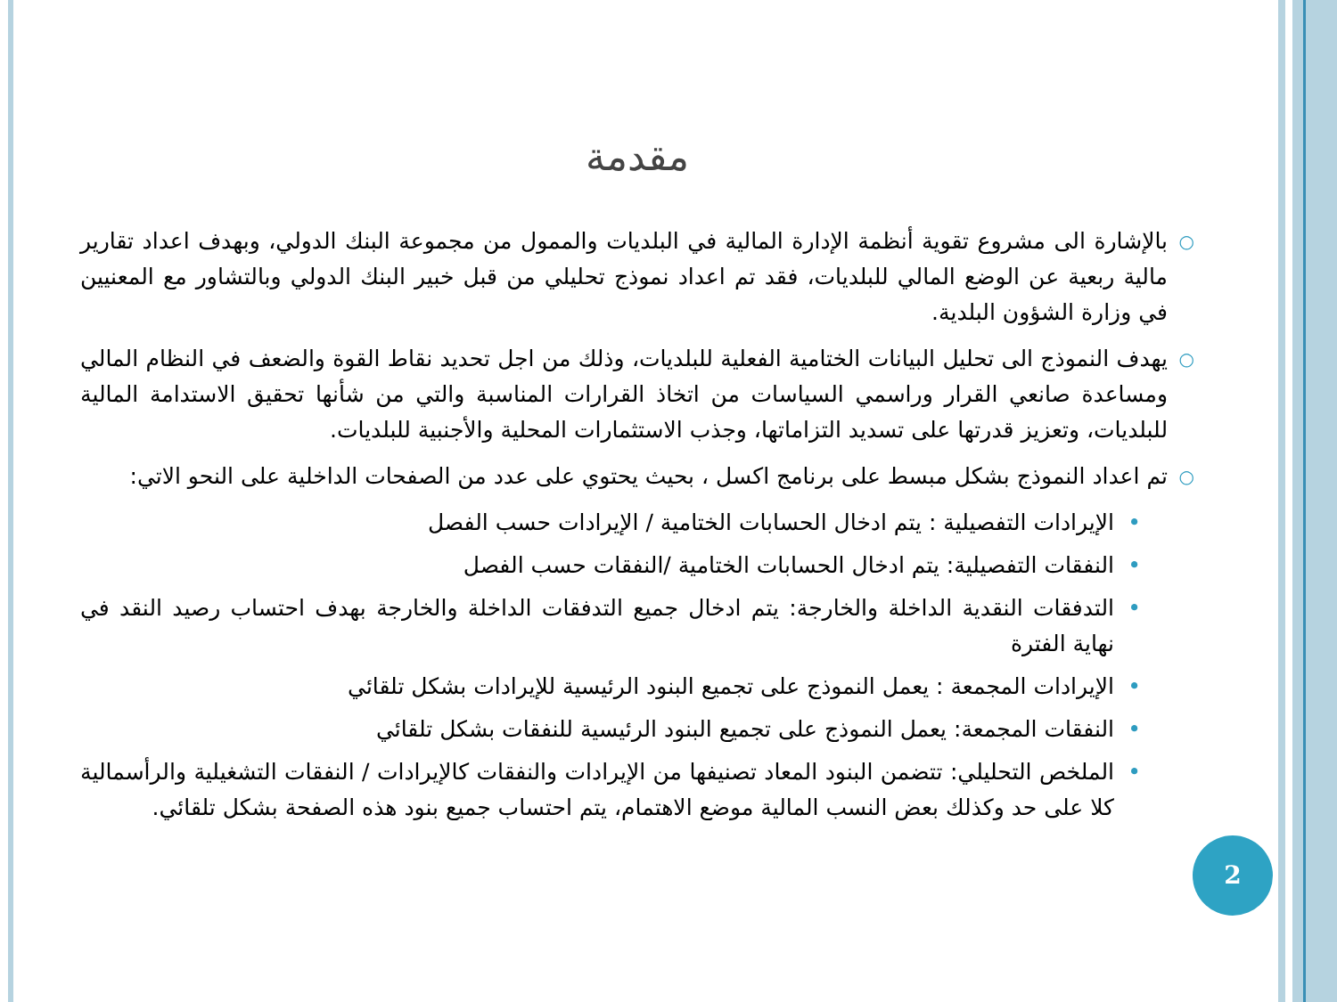مقدمة
○ بالإشارة الى مشروع تقوية أنظمة الإدارة المالية في البلديات والممول من مجموعة البنك الدولي، وبهدف اعداد تقارير مالية ربعية عن الوضع المالي للبلديات، فقد تم اعداد نموذج تحليلي من قبل خبير البنك الدولي وبالتشاور مع المعنيين في وزارة الشؤون البلدية.
○ يهدف النموذج الى تحليل البيانات الختامية الفعلية للبلديات، وذلك من اجل تحديد نقاط القوة والضعف في النظام المالي ومساعدة صانعي القرار وراسمي السياسات من اتخاذ القرارات المناسبة والتي من شأنها تحقيق الاستدامة المالية للبلديات، وتعزيز قدرتها على تسديد التزاماتها، وجذب الاستثمارات المحلية والأجنبية للبلديات.
○ تم اعداد النموذج بشكل مبسط على برنامج اكسل ، بحيث يحتوي على عدد من الصفحات الداخلية على النحو الاتي:
• الإيرادات التفصيلية : يتم ادخال الحسابات الختامية / الإيرادات حسب الفصل
• النفقات التفصيلية: يتم ادخال الحسابات الختامية /النفقات حسب الفصل
• التدفقات النقدية الداخلة والخارجة: يتم ادخال جميع التدفقات الداخلة والخارجة بهدف احتساب رصيد النقد في نهاية الفترة
• الإيرادات المجمعة : يعمل النموذج على تجميع البنود الرئيسية للإيرادات بشكل تلقائي
• النفقات المجمعة: يعمل النموذج على تجميع البنود الرئيسية للنفقات بشكل تلقائي
• الملخص التحليلي: تتضمن البنود المعاد تصنيفها من الإيرادات والنفقات كالإيرادات / النفقات التشغيلية والرأسمالية كلا على حد وكذلك بعض النسب المالية موضع الاهتمام، يتم احتساب جميع بنود هذه الصفحة بشكل تلقائي.
2